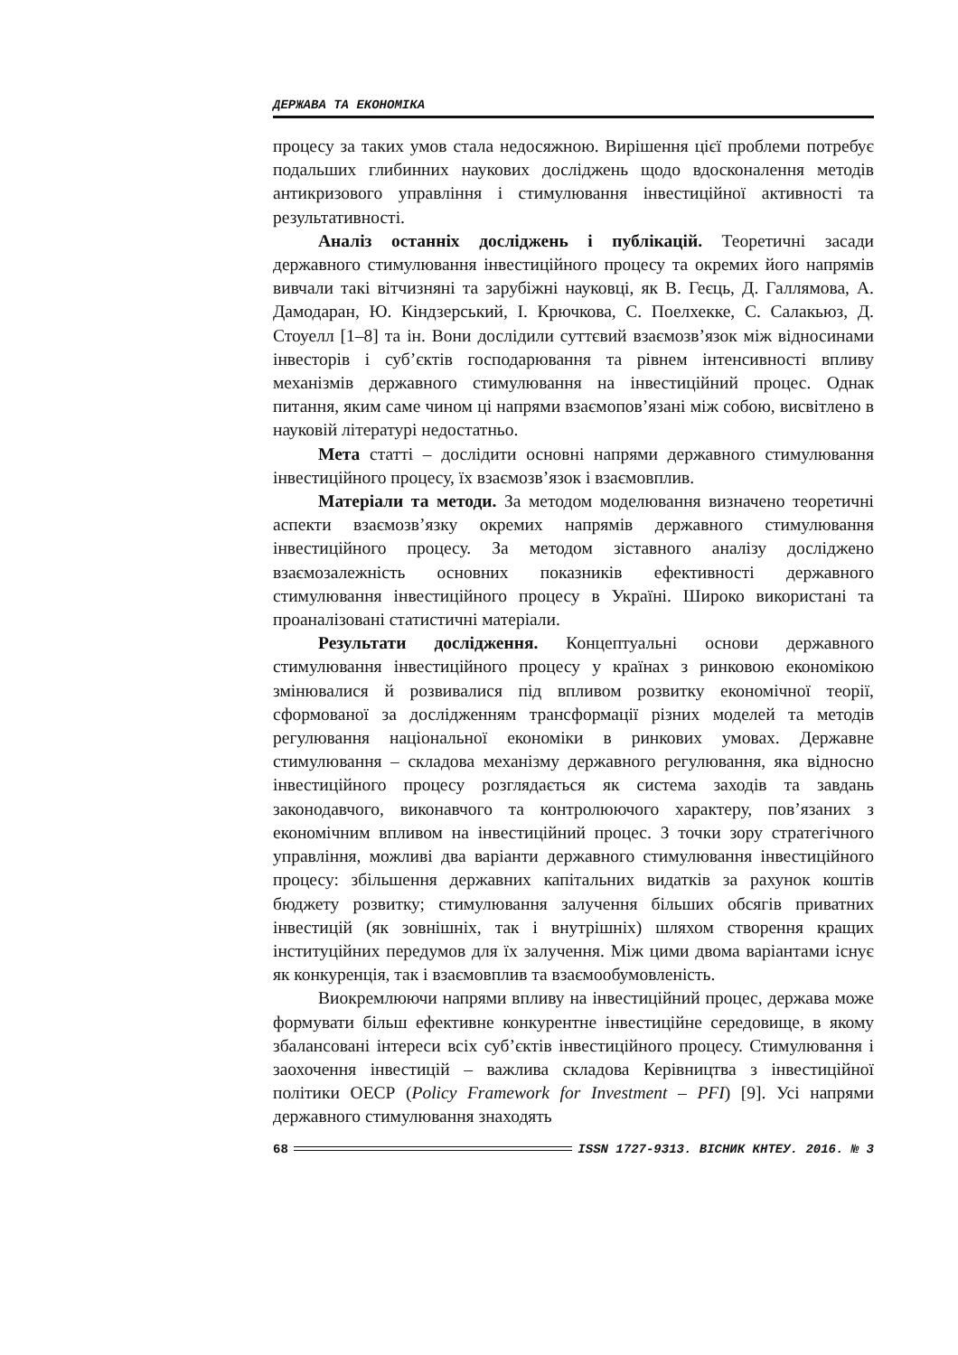ДЕРЖАВА ТА ЕКОНОМІКА
процесу за таких умов стала недосяжною. Вирішення цієї проблеми потребує подальших глибинних наукових досліджень щодо вдосконалення методів антикризового управління і стимулювання інвестиційної активності та результативності.
Аналіз останніх досліджень і публікацій. Теоретичні засади державного стимулювання інвестиційного процесу та окремих його напрямів вивчали такі вітчизняні та зарубіжні науковці, як В. Геєць, Д. Галлямова, А. Дамодаран, Ю. Кіндзерський, І. Крючкова, С. Поелхекке, С. Салакьюз, Д. Стоуелл [1–8] та ін. Вони дослідили суттєвий взаємозв’язок між відносинами інвесторів і суб’єктів господарювання та рівнем інтенсивності впливу механізмів державного стимулювання на інвестиційний процес. Однак питання, яким саме чином ці напрями взаємопов’язані між собою, висвітлено в науковій літературі недостатньо.
Мета статті – дослідити основні напрями державного стимулювання інвестиційного процесу, їх взаємозв’язок і взаємовплив.
Матеріали та методи. За методом моделювання визначено теоретичні аспекти взаємозв’язку окремих напрямів державного стимулювання інвестиційного процесу. За методом зіставного аналізу досліджено взаємозалежність основних показників ефективності державного стимулювання інвестиційного процесу в Україні. Широко використані та проаналізовані статистичні матеріали.
Результати дослідження. Концептуальні основи державного стимулювання інвестиційного процесу у країнах з ринковою економікою змінювалися й розвивалися під впливом розвитку економічної теорії, сформованої за дослідженням трансформації різних моделей та методів регулювання національної економіки в ринкових умовах. Державне стимулювання – складова механізму державного регулювання, яка відносно інвестиційного процесу розглядається як система заходів та завдань законодавчого, виконавчого та контролюючого характеру, пов’язаних з економічним впливом на інвестиційний процес. З точки зору стратегічного управління, можливі два варіанти державного стимулювання інвестиційного процесу: збільшення державних капітальних видатків за рахунок коштів бюджету розвитку; стимулювання залучення більших обсягів приватних інвестицій (як зовнішніх, так і внутрішніх) шляхом створення кращих інституційних передумов для їх залучення. Між цими двома варіантами існує як конкуренція, так і взаємовплив та взаємообумовленість.
Виокремлюючи напрями впливу на інвестиційний процес, держава може формувати більш ефективне конкурентне інвестиційне середовище, в якому збалансовані інтереси всіх суб’єктів інвестиційного процесу. Стимулювання і заохочення інвестицій – важлива складова Керівництва з інвестиційної політики ОЕСР (Policy Framework for Investment – PFI) [9]. Усі напрями державного стимулювання знаходять
68 ISSN 1727-9313. ВІСНИК КНТЕУ. 2016. № 3